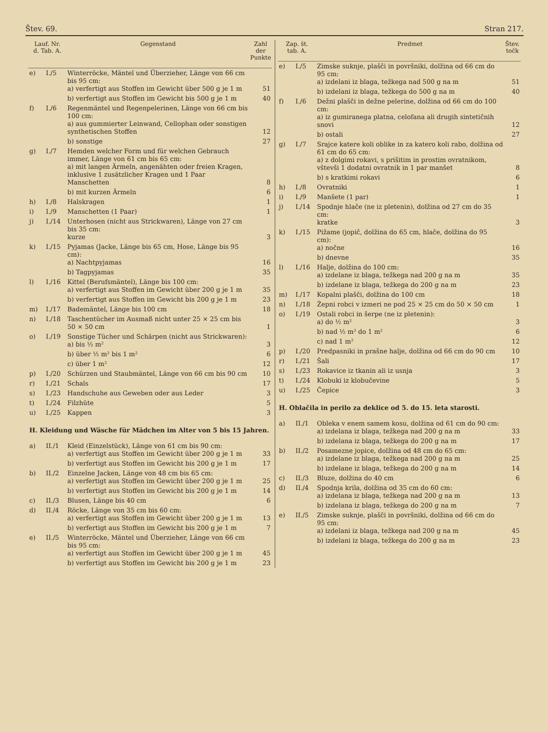Štev. 69. Stran 217.
| Lauf. Nr. d. Tab. A. | | Gegenstand | Zahl der Punkte |
| --- | --- | --- | --- |
| e) | I./5 | Winterröcke, Mäntel und Überzieher, Länge von 66 cm bis 95 cm: a) verfertigt aus Stoffen im Gewicht über 500 g je 1 m | 51 |
| | | b) verfertigt aus Stoffen im Gewicht bis 500 g je 1 m | 40 |
| f) | I./6 | Regenmäntel und Regenpelerinen, Länge von 66 cm bis 100 cm: a) aus gummierter Leinwand, Cellophan oder sonstigen synthetischen Stoffen | 12 |
| | | b) sonstige | 27 |
| g) | I./7 | Hemden welcher Form und für welchen Gebrauch immer, Länge von 61 cm bis 65 cm: a) mit langen Ärmeln, angenähten oder freien Kragen, inklusive 1 zusätzlicher Kragen und 1 Paar Manschetten | 8 |
| | | b) mit kurzen Ärmeln | 6 |
| h) | I./8 | Halskragen | 1 |
| i) | I./9 | Manschetten (1 Paar) | 1 |
| j) | I./14 | Unterhosen (nicht aus Strickwaren), Länge von 27 cm bis 35 cm: kurze | 3 |
| k) | I./15 | Pyjamas (Jacke, Länge bis 65 cm, Hose, Länge bis 95 cm): a) Nachtpyjamas | 16 |
| | | b) Tagpyjamas | 35 |
| l) | I./16 | Kittel (Berufsmäntel), Länge bis 100 cm: a) verfertigt aus Stoffen im Gewicht über 200 g je 1 m | 35 |
| | | b) verfertigt aus Stoffen im Gewicht bis 200 g je 1 m | 23 |
| m) | I./17 | Bademäntel, Länge bis 100 cm | 18 |
| n) | I./18 | Taschentücher im Ausmaß nicht unter 25 × 25 cm bis 50 × 50 cm | 1 |
| o) | I./19 | Sonstige Tücher und Schärpen (nicht aus Strickwaren): a) bis ½ m² | 3 |
| | | b) über ½ m² bis 1 m² | 6 |
| | | c) über 1 m² | 12 |
| p) | I./20 | Schürzen und Staubmäntel, Länge von 66 cm bis 90 cm | 10 |
| r) | I./21 | Schals | 17 |
| s) | I./23 | Handschuhe aus Geweben oder aus Leder | 3 |
| t) | I./24 | Filzhüte | 5 |
| u) | I./25 | Kappen | 3 |
| H. Kleidung und Wäsche für Mädchen im Alter von 5 bis 15 Jahren. | | | |
| a) | II./1 | Kleid (Einzelstück), Länge von 61 cm bis 90 cm: a) verfertigt aus Stoffen im Gewicht über 200 g je 1 m | 33 |
| | | b) verfertigt aus Stoffen im Gewicht bis 200 g je 1 m | 17 |
| b) | II./2 | Einzelne Jacken, Länge von 48 cm bis 65 cm: a) verfertigt aus Stoffen im Gewicht über 200 g je 1 m | 25 |
| | | b) verfertigt aus Stoffen im Gewicht bis 200 g je 1 m | 14 |
| c) | II./3 | Blusen, Länge bis 40 cm | 6 |
| d) | II./4 | Röcke, Länge von 35 cm bis 60 cm: a) verfertigt aus Stoffen im Gewicht über 200 g je 1 m | 13 |
| | | b) verfertigt aus Stoffen im Gewicht bis 200 g je 1 m | 7 |
| e) | II./5 | Winterröcke, Mäntel und Überzieher, Länge von 66 cm bis 95 cm: a) verfertigt aus Stoffen im Gewicht über 200 g je 1 m | 45 |
| | | b) verfertigt aus Stoffen im Gewicht bis 200 g je 1 m | 23 |
| Zap. št. tab. A. | | Predmet | Štev. točk |
| --- | --- | --- | --- |
| e) | I./5 | Zimske suknje, plašči in površniki, dolžina od 66 cm do 95 cm: a) izdelani iz blaga, težkega nad 500 g na m | 51 |
| | | b) izdelani iz blaga, težkega do 500 g na m | 40 |
| f) | I./6 | Dežni plašči in dežne pelerine, dolžina od 66 cm do 100 cm: a) iz gumiranega platna, celofana ali drugih sintetičnih snovi | 12 |
| | | b) ostali | 27 |
| g) | I./7 | Srajce katere koli oblike in za katero koli rabo, dolžina od 61 cm do 65 cm: a) z dolgimi rokavi, s prišitim in prostim ovratnikom, vštevši 1 dodatni ovratnik in 1 par manšet | 8 |
| | | b) s kratkimi rokavi | 6 |
| h) | I./8 | Ovratniki | 1 |
| i) | I./9 | Manšete (1 par) | 1 |
| j) | I./14 | Spodnje hlače (ne iz pletenin), dolžina od 27 cm do 35 cm: kratke | 3 |
| k) | I./15 | Pižame (jopič, dolžina do 65 cm, hlače, dolžina do 95 cm): a) nočne | 16 |
| | | b) dnevne | 35 |
| l) | I./16 | Halje, dolžina do 100 cm: a) izdelane iz blaga, težkega nad 200 g na m | 35 |
| | | b) izdelane iz blaga, težkega do 200 g na m | 23 |
| m) | I./17 | Kopalni plašči, dolžina do 100 cm | 18 |
| n) | I./18 | Žepni robci v izmeri ne pod 25 × 25 cm do 50 × 50 cm | 1 |
| o) | I./19 | Ostali robci in šerpe (ne iz pletenin): a) do ½ m² | 3 |
| | | b) nad ½ m² do 1 m² | 6 |
| | | c) nad 1 m² | 12 |
| p) | I./20 | Predpasniki in prašne halje, dolžina od 66 cm do 90 cm | 10 |
| r) | I./21 | Šali | 17 |
| s) | I./23 | Rokavice iz tkanin ali iz usnja | 3 |
| t) | I./24 | Klobuki iz klobučevine | 5 |
| u) | I./25 | Čepice | 3 |
| H. Oblačila in perilo za deklice od 5. do 15. leta starosti. | | | |
| a) | II./1 | Obleka v enem samem kosu, dolžina od 61 cm do 90 cm: a) izdelana iz blaga, težkega nad 200 g na m | 33 |
| | | b) izdelana iz blaga, težkega do 200 g na m | 17 |
| b) | II./2 | Posamezne jopice, dolžina od 48 cm do 65 cm: a) izdelane iz blaga, težkega nad 200 g na m | 25 |
| | | b) izdelane iz blaga, težkega do 200 g na m | 14 |
| c) | II./3 | Bluze, dolžina do 40 cm | 6 |
| d) | II./4 | Spodnja krila, dolžina od 35 cm do 60 cm: a) izdelana iz blaga, težkega nad 200 g na m | 13 |
| | | b) izdelana iz blaga, težkega do 200 g na m | 7 |
| e) | II./5 | Zimske suknje, plašči in površniki, dolžina od 66 cm do 95 cm: a) izdelani iz blaga, težkega nad 200 g na m | 45 |
| | | b) izdelani iz blaga, težkega do 200 g na m | 23 |